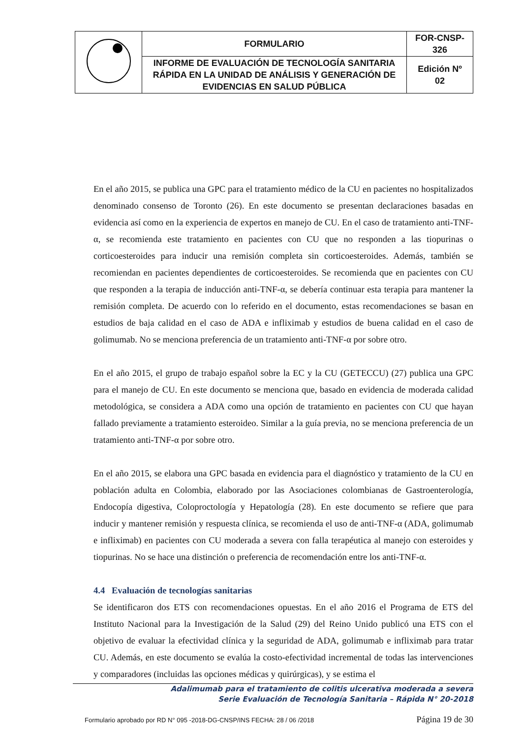| | FORMULARIO | FOR-CNSP- 326 |
| | INFORME DE EVALUACIÓN DE TECNOLOGÍA SANITARIA RÁPIDA EN LA UNIDAD DE ANÁLISIS Y GENERACIÓN DE EVIDENCIAS EN SALUD PÚBLICA | Edición Nº 02 |
En el año 2015, se publica una GPC para el tratamiento médico de la CU en pacientes no hospitalizados denominado consenso de Toronto (26). En este documento se presentan declaraciones basadas en evidencia así como en la experiencia de expertos en manejo de CU. En el caso de tratamiento anti-TNF-α, se recomienda este tratamiento en pacientes con CU que no responden a las tiopurinas o corticoesteroides para inducir una remisión completa sin corticoesteroides. Además, también se recomiendan en pacientes dependientes de corticoesteroides. Se recomienda que en pacientes con CU que responden a la terapia de inducción anti-TNF-α, se debería continuar esta terapia para mantener la remisión completa. De acuerdo con lo referido en el documento, estas recomendaciones se basan en estudios de baja calidad en el caso de ADA e infliximab y estudios de buena calidad en el caso de golimumab. No se menciona preferencia de un tratamiento anti-TNF-α por sobre otro.
En el año 2015, el grupo de trabajo español sobre la EC y la CU (GETECCU) (27) publica una GPC para el manejo de CU. En este documento se menciona que, basado en evidencia de moderada calidad metodológica, se considera a ADA como una opción de tratamiento en pacientes con CU que hayan fallado previamente a tratamiento esteroideo. Similar a la guía previa, no se menciona preferencia de un tratamiento anti-TNF-α por sobre otro.
En el año 2015, se elabora una GPC basada en evidencia para el diagnóstico y tratamiento de la CU en población adulta en Colombia, elaborado por las Asociaciones colombianas de Gastroenterología, Endocopía digestiva, Coloproctología y Hepatología (28). En este documento se refiere que para inducir y mantener remisión y respuesta clínica, se recomienda el uso de anti-TNF-α (ADA, golimumab e infliximab) en pacientes con CU moderada a severa con falla terapéutica al manejo con esteroides y tiopurinas. No se hace una distinción o preferencia de recomendación entre los anti-TNF-α.
4.4 Evaluación de tecnologías sanitarias
Se identificaron dos ETS con recomendaciones opuestas. En el año 2016 el Programa de ETS del Instituto Nacional para la Investigación de la Salud (29) del Reino Unido publicó una ETS con el objetivo de evaluar la efectividad clínica y la seguridad de ADA, golimumab e infliximab para tratar CU. Además, en este documento se evalúa la costo-efectividad incremental de todas las intervenciones y comparadores (incluidas las opciones médicas y quirúrgicas), y se estima el
Adalimumab para el tratamiento de colitis ulcerativa moderada a severa
Serie Evaluación de Tecnología Sanitaria – Rápida N° 20-2018
Formulario aprobado por RD N° 095 -2018-DG-CNSP/INS FECHA: 28 / 06 /2018 Página 19 de 30